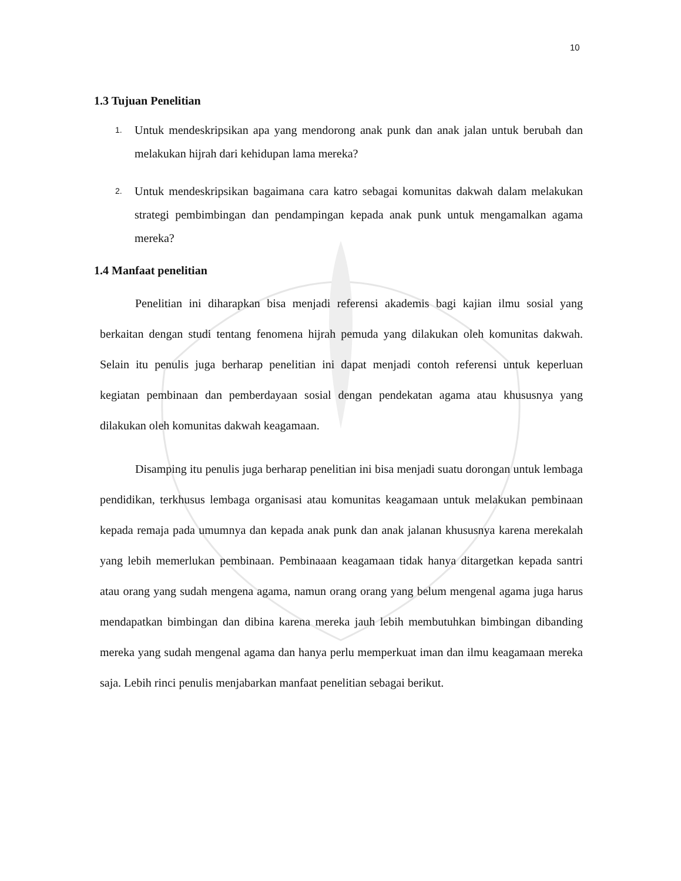10
1.3 Tujuan Penelitian
1. Untuk mendeskripsikan apa yang mendorong anak punk dan anak jalan untuk berubah dan melakukan hijrah dari kehidupan lama mereka?
2. Untuk mendeskripsikan bagaimana cara katro sebagai komunitas dakwah dalam melakukan strategi pembimbingan dan pendampingan kepada anak punk untuk mengamalkan agama mereka?
1.4 Manfaat penelitian
Penelitian ini diharapkan bisa menjadi referensi akademis bagi kajian ilmu sosial yang berkaitan dengan studi tentang fenomena hijrah pemuda yang dilakukan oleh komunitas dakwah. Selain itu penulis juga berharap penelitian ini dapat menjadi contoh referensi untuk keperluan kegiatan pembinaan dan pemberdayaan sosial dengan pendekatan agama atau khususnya yang dilakukan oleh komunitas dakwah keagamaan.
Disamping itu penulis juga berharap penelitian ini bisa menjadi suatu dorongan untuk lembaga pendidikan, terkhusus lembaga organisasi atau komunitas keagamaan untuk melakukan pembinaan kepada remaja pada umumnya dan kepada anak punk dan anak jalanan khususnya karena merekalah yang lebih memerlukan pembinaan. Pembinaaan keagamaan tidak hanya ditargetkan kepada santri atau orang yang sudah mengena agama, namun orang orang yang belum mengenal agama juga harus mendapatkan bimbingan dan dibina karena mereka jauh lebih membutuhkan bimbingan dibanding mereka yang sudah mengenal agama dan hanya perlu memperkuat iman dan ilmu keagamaan mereka saja. Lebih rinci penulis menjabarkan manfaat penelitian sebagai berikut.